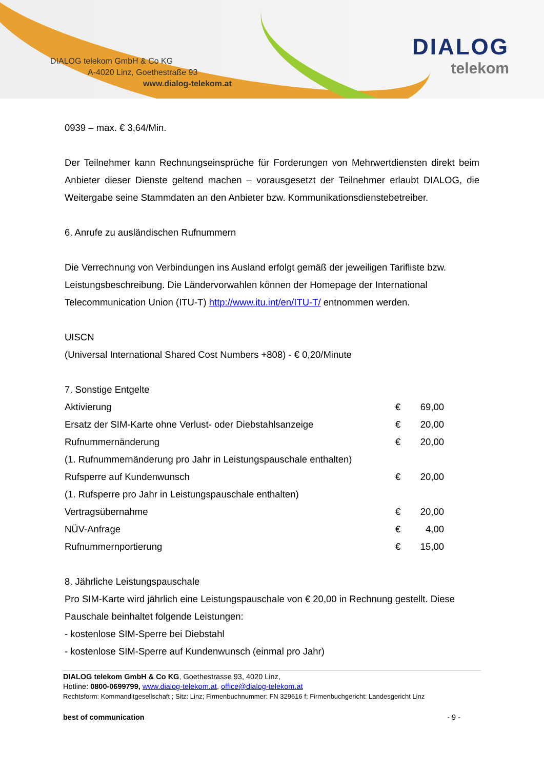DIALOG telekom GmbH & Co KG
A-4020 Linz, Goethestraße 93
www.dialog-telekom.at
DIALOG
telekom
0939 – max. € 3,64/Min.
Der Teilnehmer kann Rechnungseinsprüche für Forderungen von Mehrwertdiensten direkt beim Anbieter dieser Dienste geltend machen – vorausgesetzt der Teilnehmer erlaubt DIALOG, die Weitergabe seine Stammdaten an den Anbieter bzw. Kommunikationsdienstebetreiber.
6. Anrufe zu ausländischen Rufnummern
Die Verrechnung von Verbindungen ins Ausland erfolgt gemäß der jeweiligen Tarifliste bzw. Leistungsbeschreibung. Die Ländervorwahlen können der Homepage der International Telecommunication Union (ITU-T) http://www.itu.int/en/ITU-T/ entnommen werden.
UISCN
(Universal International Shared Cost Numbers +808) - € 0,20/Minute
7. Sonstige Entgelte
| Aktivierung | € | 69,00 |
| Ersatz der SIM-Karte ohne Verlust- oder Diebstahlsanzeige | € | 20,00 |
| Rufnummernänderung | € | 20,00 |
| (1. Rufnummernänderung pro Jahr in Leistungspauschale enthalten) | | |
| Rufsperre auf Kundenwunsch | € | 20,00 |
| (1. Rufsperre pro Jahr in Leistungspauschale enthalten) | | |
| Vertragsübernahme | € | 20,00 |
| NÜV-Anfrage | € | 4,00 |
| Rufnummernportierung | € | 15,00 |
8. Jährliche Leistungspauschale
Pro SIM-Karte wird jährlich eine Leistungspauschale von € 20,00 in Rechnung gestellt. Diese Pauschale beinhaltet folgende Leistungen:
- kostenlose SIM-Sperre bei Diebstahl
- kostenlose SIM-Sperre auf Kundenwunsch (einmal pro Jahr)
DIALOG telekom GmbH & Co KG, Goethestrasse 93, 4020 Linz,
Hotline: 0800-0699799, www.dialog-telekom.at, office@dialog-telekom.at
Rechtsform: Kommanditgesellschaft ; Sitz: Linz; Firmenbuchnummer: FN 329616 f; Firmenbuchgericht: Landesgericht Linz
best of communication - 9 -